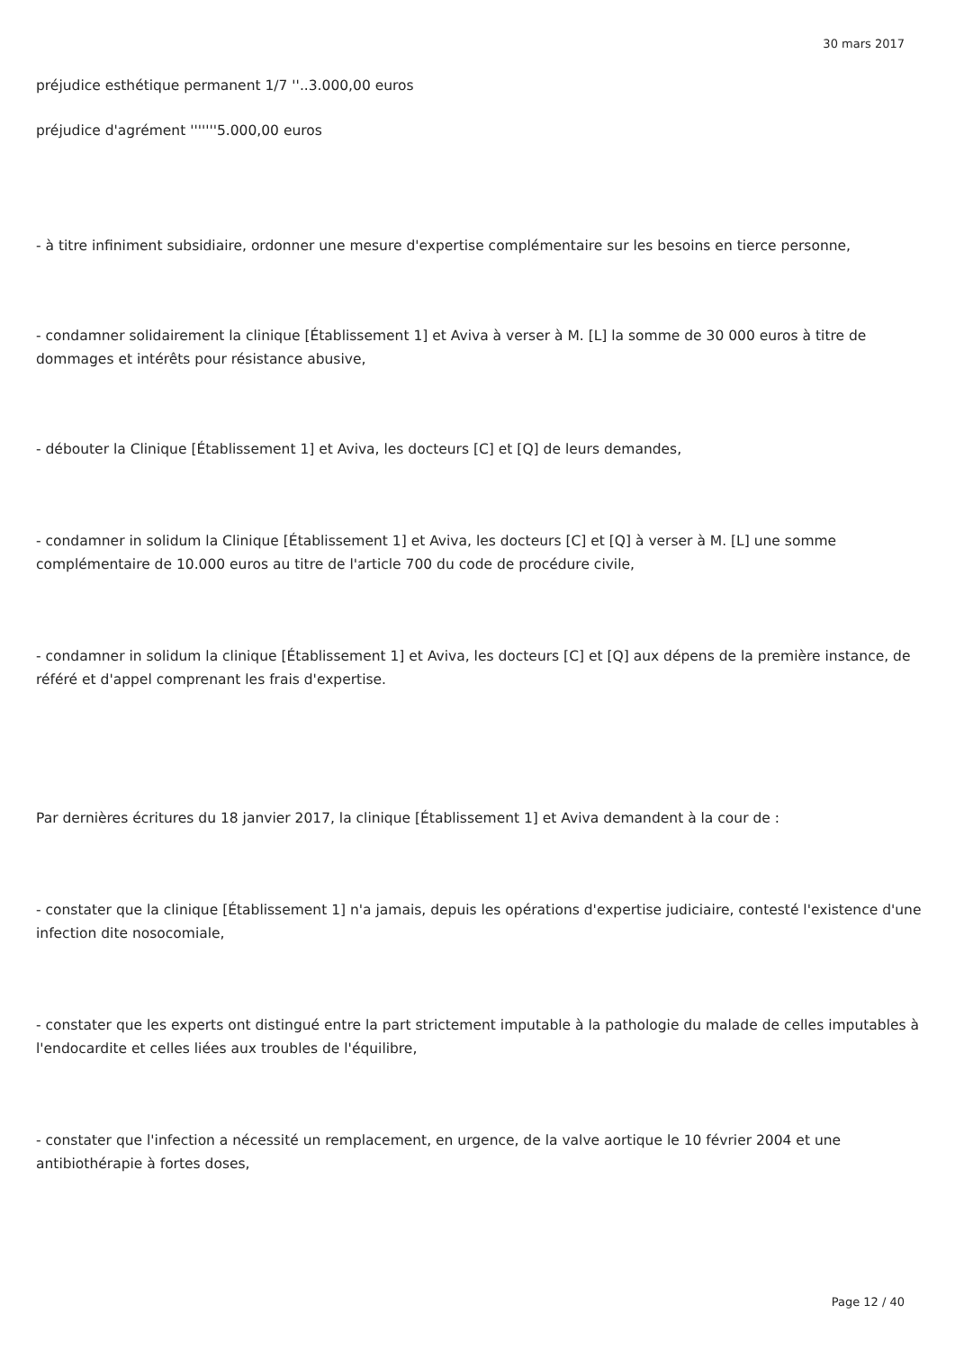30 mars 2017
préjudice esthétique permanent 1/7 ''..3.000,00 euros
préjudice d'agrément '''''''5.000,00 euros
- à titre infiniment subsidiaire, ordonner une mesure d'expertise complémentaire sur les besoins en tierce personne,
- condamner solidairement la clinique [Établissement 1] et Aviva à verser à M. [L] la somme de 30 000 euros à titre de dommages et intérêts pour résistance abusive,
- débouter la Clinique [Établissement 1] et Aviva, les docteurs [C] et [Q] de leurs demandes,
- condamner in solidum la Clinique [Établissement 1] et Aviva, les docteurs [C] et [Q] à verser à M. [L] une somme complémentaire de 10.000 euros au titre de l'article 700 du code de procédure civile,
- condamner in solidum la clinique [Établissement 1] et Aviva, les docteurs [C] et [Q] aux dépens de la première instance, de référé et d'appel comprenant les frais d'expertise.
Par dernières écritures du 18 janvier 2017, la clinique [Établissement 1] et Aviva demandent à la cour de :
- constater que la clinique [Établissement 1] n'a jamais, depuis les opérations d'expertise judiciaire, contesté l'existence d'une infection dite nosocomiale,
- constater que les experts ont distingué entre la part strictement imputable à la pathologie du malade de celles imputables à l'endocardite et celles liées aux troubles de l'équilibre,
- constater que l'infection a nécessité un remplacement, en urgence, de la valve aortique le 10 février 2004 et une antibiothérapie à fortes doses,
Page 12 / 40